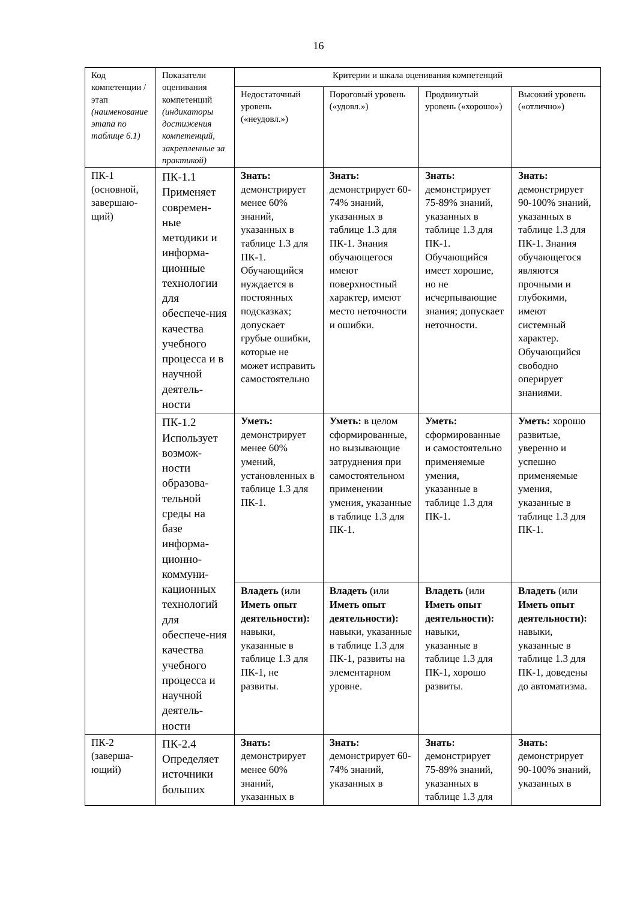16
| Код компетенции / этап (наименование этапа по таблице 6.1) | Показатели оценивания компетенций (индикаторы достижения компетенций, закрепленные за практикой) | Критерии и шкала оценивания компетенций | | | |
| --- | --- | --- | --- | --- | --- |
| | | Недостаточный уровень («неудовл.») | Пороговый уровень («удовл.») | Продвинутый уровень («хорошо») | Высокий уровень («отлично») |
| ПК-1 (основной, завершаю-щий) | ПК-1.1 Применяет современ-ные методики и информа-ционные технологии для обеспече-ния качества учебного процесса и в научной деятель-ности | Знать: демонстрирует менее 60% знаний, указанных в таблице 1.3 для ПК-1. Обучающийся нуждается в постоянных подсказках; допускает грубые ошибки, которые не может исправить самостоятельно | Знать: демонстрирует 60-74% знаний, указанных в таблице 1.3 для ПК-1. Знания обучающегося имеют поверхностный характер, имеют место неточности и ошибки. | Знать: демонстрирует 75-89% знаний, указанных в таблице 1.3 для ПК-1. Обучающийся имеет хорошие, но не исчерпывающие знания; допускает неточности. | Знать: демонстрирует 90-100% знаний, указанных в таблице 1.3 для ПК-1. Знания обучающегося являются прочными и глубокими, имеют системный характер. Обучающийся свободно оперирует знаниями. |
| | ПК-1.2 Использует возмож-ности образова-тельной среды на базе информа-ционно-коммуни-кационных технологий для обеспече-ния качества учебного процесса и научной деятель-ности | | | | |
| | | Уметь: демонстрирует менее 60% умений, установленных в таблице 1.3 для ПК-1. | Уметь: в целом сформированные, но вызывающие затруднения при самостоятельном применении умения, указанные в таблице 1.3 для ПК-1. | Уметь: сформированные и самостоятельно применяемые умения, указанные в таблице 1.3 для ПК-1. | Уметь: хорошо развитые, уверенно и успешно применяемые умения, указанные в таблице 1.3 для ПК-1. |
| | | Владеть (или Иметь опыт деятельности): навыки, указанные в таблице 1.3 для ПК-1, не развиты. | Владеть (или Иметь опыт деятельности): навыки, указанные в таблице 1.3 для ПК-1, развиты на элементарном уровне. | Владеть (или Иметь опыт деятельности): навыки, указанные в таблице 1.3 для ПК-1, хорошо развиты. | Владеть (или Иметь опыт деятельности): навыки, указанные в таблице 1.3 для ПК-1, доведены до автоматизма. |
| ПК-2 (заверша-ющий) | ПК-2.4 Определяет источники больших | Знать: демонстрирует менее 60% знаний, указанных в | Знать: демонстрирует 60-74% знаний, указанных в | Знать: демонстрирует 75-89% знаний, указанных в таблице 1.3 для | Знать: демонстрирует 90-100% знаний, указанных в |